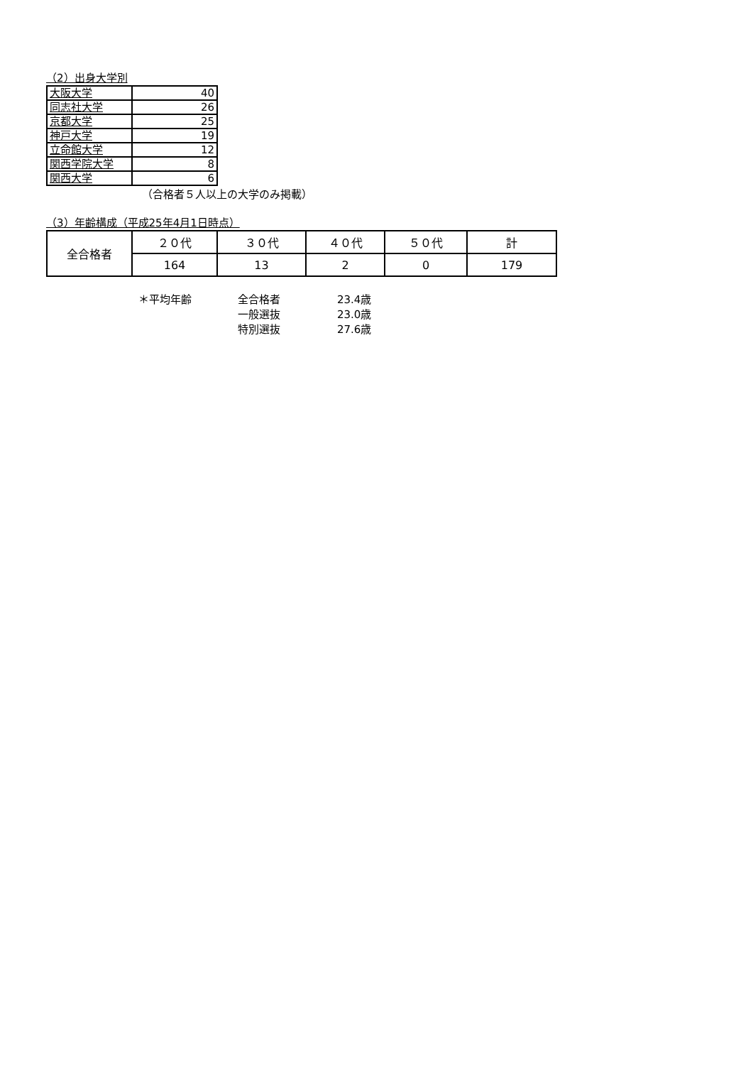（2）出身大学別
| 大阪大学 | 40 |
| 同志社大学 | 26 |
| 京都大学 | 25 |
| 神戸大学 | 19 |
| 立命館大学 | 12 |
| 関西学院大学 | 8 |
| 関西大学 | 6 |
（合格者５人以上の大学のみ掲載）
（3）年齢構成（平成25年4月1日時点）
| 全合格者 | ２０代 | ３０代 | ４０代 | ５０代 | 計 |
| | 164 | 13 | 2 | 0 | 179 |
＊平均年齢
全合格者
23.4歳
一般選抜
23.0歳
特別選抜
27.6歳